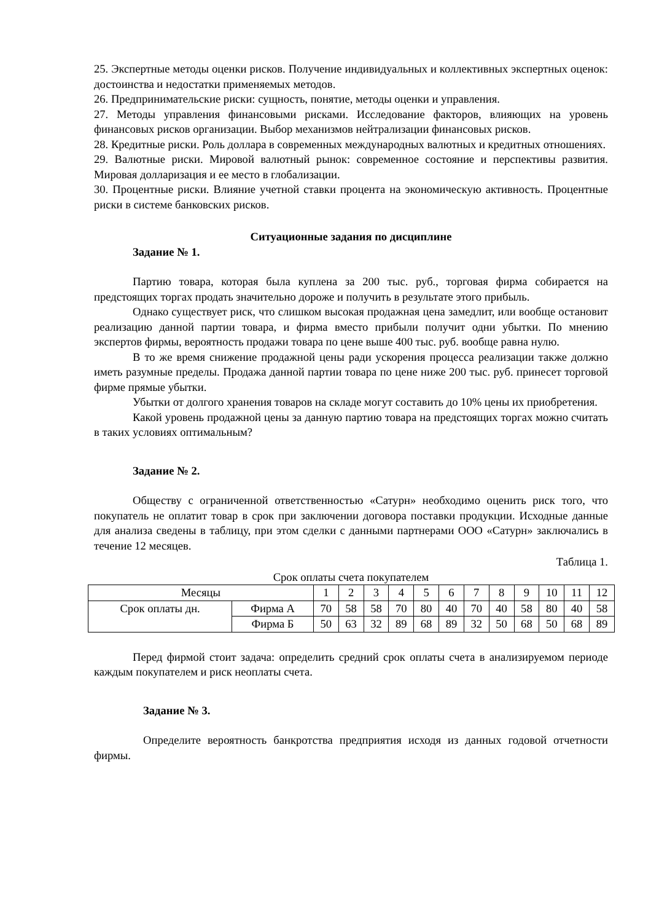25. Экспертные методы оценки рисков. Получение индивидуальных и коллективных экспертных оценок: достоинства и недостатки применяемых методов.
26. Предпринимательские риски: сущность, понятие, методы оценки и управления.
27. Методы управления финансовыми рисками. Исследование факторов, влияющих на уровень финансовых рисков организации. Выбор механизмов нейтрализации финансовых рисков.
28. Кредитные риски. Роль доллара в современных международных валютных и кредитных отношениях.
29. Валютные риски. Мировой валютный рынок: современное состояние и перспективы развития. Мировая долларизация и ее место в глобализации.
30. Процентные риски. Влияние учетной ставки процента на экономическую активность. Процентные риски в системе банковских рисков.
Ситуационные задания по дисциплине
Задание № 1.
Партию товара, которая была куплена за 200 тыс. руб., торговая фирма собирается на предстоящих торгах продать значительно дороже и получить в результате этого прибыль.
Однако существует риск, что слишком высокая продажная цена замедлит, или вообще остановит реализацию данной партии товара, и фирма вместо прибыли получит одни убытки. По мнению экспертов фирмы, вероятность продажи товара по цене выше 400 тыс. руб. вообще равна нулю.
В то же время снижение продажной цены ради ускорения процесса реализации также должно иметь разумные пределы. Продажа данной партии товара по цене ниже 200 тыс. руб. принесет торговой фирме прямые убытки.
Убытки от долгого хранения товаров на складе могут составить до 10% цены их приобретения.
Какой уровень продажной цены за данную партию товара на предстоящих торгах можно считать в таких условиях оптимальным?
Задание № 2.
Обществу с ограниченной ответственностью «Сатурн» необходимо оценить риск того, что покупатель не оплатит товар в срок при заключении договора поставки продукции. Исходные данные для анализа сведены в таблицу, при этом сделки с данными партнерами ООО «Сатурн» заключались в течение 12 месяцев.
Таблица 1.
Срок оплаты счета покупателем
| Месяцы | | 1 | 2 | 3 | 4 | 5 | 6 | 7 | 8 | 9 | 10 | 11 | 12 |
| Срок оплаты дн. | Фирма А | 70 | 58 | 58 | 70 | 80 | 40 | 70 | 40 | 58 | 80 | 40 | 58 |
| | Фирма Б | 50 | 63 | 32 | 89 | 68 | 89 | 32 | 50 | 68 | 50 | 68 | 89 |
Перед фирмой стоит задача: определить средний срок оплаты счета в анализируемом периоде каждым покупателем и риск неоплаты счета.
Задание № 3.
Определите вероятность банкротства предприятия исходя из данных годовой отчетности фирмы.